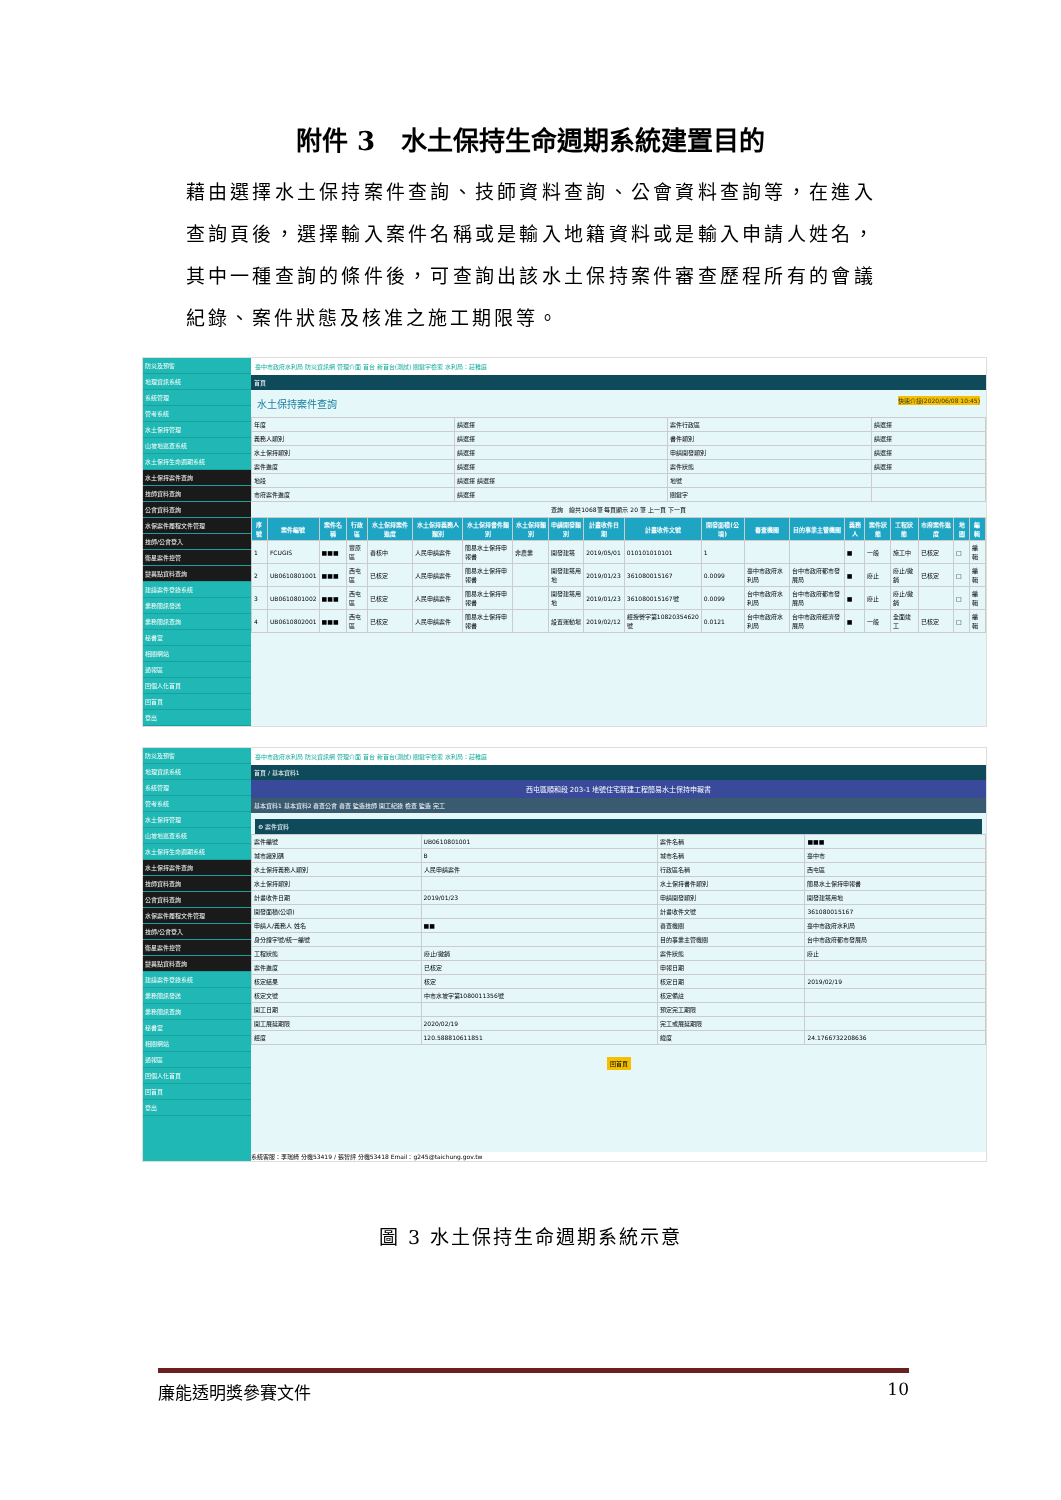附件 3　水土保持生命週期系統建置目的
藉由選擇水土保持案件查詢、技師資料查詢、公會資料查詢等，在進入查詢頁後，選擇輸入案件名稱或是輸入地籍資料或是輸入申請人姓名，其中一種查詢的條件後，可查詢出該水土保持案件審查歷程所有的會議紀錄、案件狀態及核准之施工期限等。
防災及預警
地理資訊系統
系統管理
管考系統
水土保持管理
山坡地巡查系統
水土保持生命週期系統
水土保持案件查詢
技師資料查詢
公會資料查詢
水保案件履程文件管理
技師/公會登入
衛星案件控管
變異點資料查詢
建議案件登錄系統
業務簡訊發送
業務簡訊查詢
秘書室
相關網站
通報區
回個人化首頁
回首頁
登出
臺中市政府水利局 防災資訊網 管理介面 首台 新首台(測試) 關鍵字檢索 水利局：莊稚庭
首頁
水土保持案件查詢 快速介接(2020/06/08 10:45)
| 年度 | 請選擇 | 案件行政區 | 請選擇 |
| 義務人類別 | 請選擇 | 書件類別 | 請選擇 |
| 水土保持類別 | 請選擇 | 申請開發類別 | 請選擇 |
| 案件進度 | 請選擇 | 案件狀態 | 請選擇 |
| 地段 | 請選擇 請選擇 | 地號 | |
| 市府案件進度 | 請選擇 | 關鍵字 | |
查詢　總共1068筆 每頁顯示 20 筆 上一頁 下一頁
| 序號 | 案件編號 | 案件名稱 | 行政區 | 水土保持案件進度 | 水土保持義務人類別 | 水土保持書件類別 | 水土保持類別 | 申請開發類別 | 計畫收件日期 | 計畫收件文號 | 開發面積(公頃) | 審查機關 | 目的事業主管機關 | 義務人 | 案件狀態 | 工程狀態 | 市府案件進度 | 地圖 | 編輯 |
| --- | --- | --- | --- | --- | --- | --- | --- | --- | --- | --- | --- | --- | --- | --- | --- | --- | --- | --- | --- |
| 1 | FCUGIS | ■■■ | 豐原區 | 審核中 | 人民申請案件 | 簡易水土保持申報書 | 非農業 | 開發建築 | 2019/05/01 | 010101010101 | 1 | | | ■ | 一般 | 施工中 | 已核定 | □ | 編輯 |
| 2 | UB0610801001 | ■■■ | 西屯區 | 已核定 | 人民申請案件 | 簡易水土保持申報書 | | 開發建築用地 | 2019/01/23 | 361080015167 | 0.0099 | 臺中市政府水利局 | 台中市政府都市發展局 | ■ | 廢止 | 廢止/撤銷 | 已核定 | □ | 編輯 |
| 3 | UB0610801002 | ■■■ | 西屯區 | 已核定 | 人民申請案件 | 簡易水土保持申報書 | | 開發建築用地 | 2019/01/23 | 361080015167號 | 0.0099 | 台中市政府水利局 | 台中市政府都市發展局 | ■ | 廢止 | 廢止/撤銷 | | □ | 編輯 |
| 4 | UB0610802001 | ■■■ | 西屯區 | 已核定 | 人民申請案件 | 簡易水土保持申報書 | | 設置運動場 | 2019/02/12 | 經授營字第10820354620號 | 0.0121 | 台中市政府水利局 | 台中市政府經濟發展局 | ■ | 一般 | 全面竣工 | 已核定 | □ | 編輯 |
防災及預警
地理資訊系統
系統管理
管考系統
水土保持管理
山坡地巡查系統
水土保持生命週期系統
水土保持案件查詢
技師資料查詢
公會資料查詢
水保案件履程文件管理
技師/公會登入
衛星案件控管
變異點資料查詢
建議案件登錄系統
業務簡訊發送
業務簡訊查詢
秘書室
相關網站
通報區
回個人化首頁
回首頁
登出
臺中市政府水利局 防災資訊網 管理介面 首台 新首台(測試) 關鍵字檢索 水利局：莊稚庭
首頁 / 基本資料1
西屯區順和段 203-1 地號住宅新建工程簡易水土保持申報書
基本資料1 基本資料2 審查公會 審查 監造技師 開工紀錄 檢查 監造 完工
⚙ 案件資料
| 案件編號 | UB0610801001 | 案件名稱 | ■■■ |
| 城市識別碼 | B | 城市名稱 | 臺中市 |
| 水土保持義務人類別 | 人民申請案件 | 行政區名稱 | 西屯區 |
| 水土保持類別 | | 水土保持書件類別 | 簡易水土保持申報書 |
| 計畫收件日期 | 2019/01/23 | 申請開發類別 | 開發建築用地 |
| 開發面積(公頃) | | 計畫收件文號 | 361080015167 |
| 申請人/義務人 姓名 | ■■ | 審查機關 | 臺中市政府水利局 |
| 身分證字號/統一編號 | | 目的事業主管機關 | 台中市政府都市發展局 |
| 工程狀態 | 廢止/撤銷 | 案件狀態 | 廢止 |
| 案件進度 | 已核定 | 申報日期 | |
| 核定結果 | 核定 | 核定日期 | 2019/02/19 |
| 核定文號 | 中市水坡字第1080011356號 | 核定備註 | |
| 開工日期 | | 預定完工期限 | |
| 開工展延期限 | 2020/02/19 | 完工或展延期限 | |
| 經度 | 120.588810611851 | 緯度 | 24.1766732208636 |
回首頁
系統客服：李瑞綺 分機53419 / 張智評 分機53418 Email：g245@taichung.gov.tw
圖 3 水土保持生命週期系統示意
廉能透明獎參賽文件 10